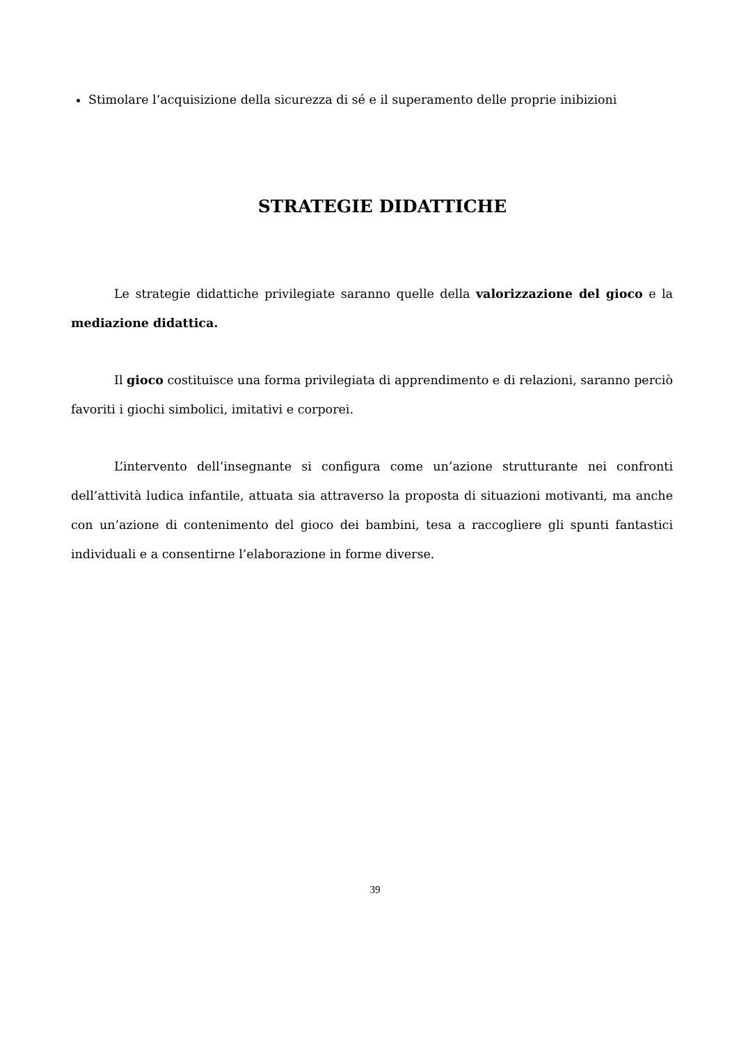Stimolare l’acquisizione della sicurezza di sé e il superamento delle proprie inibizioni
STRATEGIE DIDATTICHE
Le strategie didattiche privilegiate saranno quelle della valorizzazione del gioco e la mediazione didattica.
Il gioco costituisce una forma privilegiata di apprendimento e di relazioni, saranno perciò favoriti i giochi simbolici, imitativi e corporei.
L’intervento dell’insegnante si configura come un’azione strutturante nei confronti dell’attività ludica infantile, attuata sia attraverso la proposta di situazioni motivanti, ma anche con un’azione di contenimento del gioco dei bambini, tesa a raccogliere gli spunti fantastici individuali e a consentirne l’elaborazione in forme diverse.
39